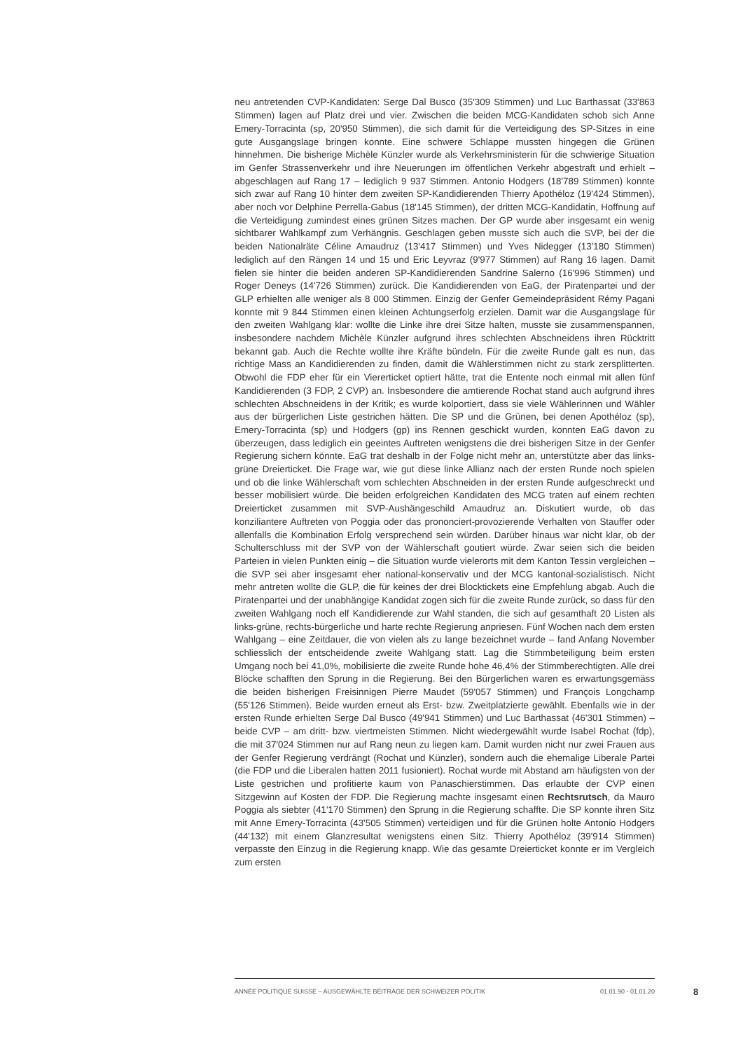neu antretenden CVP-Kandidaten: Serge Dal Busco (35'309 Stimmen) und Luc Barthassat (33'863 Stimmen) lagen auf Platz drei und vier. Zwischen die beiden MCG-Kandidaten schob sich Anne Emery-Torracinta (sp, 20'950 Stimmen), die sich damit für die Verteidigung des SP-Sitzes in eine gute Ausgangslage bringen konnte. Eine schwere Schlappe mussten hingegen die Grünen hinnehmen. Die bisherige Michèle Künzler wurde als Verkehrsministerin für die schwierige Situation im Genfer Strassenverkehr und ihre Neuerungen im öffentlichen Verkehr abgestraft und erhielt – abgeschlagen auf Rang 17 – lediglich 9 937 Stimmen. Antonio Hodgers (18'789 Stimmen) konnte sich zwar auf Rang 10 hinter dem zweiten SP-Kandidierenden Thierry Apothéloz (19'424 Stimmen), aber noch vor Delphine Perrella-Gabus (18'145 Stimmen), der dritten MCG-Kandidatin, Hoffnung auf die Verteidigung zumindest eines grünen Sitzes machen. Der GP wurde aber insgesamt ein wenig sichtbarer Wahlkampf zum Verhängnis. Geschlagen geben musste sich auch die SVP, bei der die beiden Nationalräte Céline Amaudruz (13'417 Stimmen) und Yves Nidegger (13'180 Stimmen) lediglich auf den Rängen 14 und 15 und Eric Leyvraz (9'977 Stimmen) auf Rang 16 lagen. Damit fielen sie hinter die beiden anderen SP-Kandidierenden Sandrine Salerno (16'996 Stimmen) und Roger Deneys (14'726 Stimmen) zurück. Die Kandidierenden von EaG, der Piratenpartei und der GLP erhielten alle weniger als 8 000 Stimmen. Einzig der Genfer Gemeindepräsident Rémy Pagani konnte mit 9 844 Stimmen einen kleinen Achtungserfolg erzielen. Damit war die Ausgangslage für den zweiten Wahlgang klar: wollte die Linke ihre drei Sitze halten, musste sie zusammenspannen, insbesondere nachdem Michèle Künzler aufgrund ihres schlechten Abschneidens ihren Rücktritt bekannt gab. Auch die Rechte wollte ihre Kräfte bündeln. Für die zweite Runde galt es nun, das richtige Mass an Kandidierenden zu finden, damit die Wählerstimmen nicht zu stark zersplitterten. Obwohl die FDP eher für ein Viererticket optiert hätte, trat die Entente noch einmal mit allen fünf Kandidierenden (3 FDP, 2 CVP) an. Insbesondere die amtierende Rochat stand auch aufgrund ihres schlechten Abschneidens in der Kritik; es wurde kolportiert, dass sie viele Wählerinnen und Wähler aus der bürgerlichen Liste gestrichen hätten. Die SP und die Grünen, bei denen Apothéloz (sp), Emery-Torracinta (sp) und Hodgers (gp) ins Rennen geschickt wurden, konnten EaG davon zu überzeugen, dass lediglich ein geeintes Auftreten wenigstens die drei bisherigen Sitze in der Genfer Regierung sichern könnte. EaG trat deshalb in der Folge nicht mehr an, unterstützte aber das links-grüne Dreierticket. Die Frage war, wie gut diese linke Allianz nach der ersten Runde noch spielen und ob die linke Wählerschaft vom schlechten Abschneiden in der ersten Runde aufgeschreckt und besser mobilisiert würde. Die beiden erfolgreichen Kandidaten des MCG traten auf einem rechten Dreierticket zusammen mit SVP-Aushängeschild Amaudruz an. Diskutiert wurde, ob das konziliantere Auftreten von Poggia oder das prononciert-provozierende Verhalten von Stauffer oder allenfalls die Kombination Erfolg versprechend sein würden. Darüber hinaus war nicht klar, ob der Schulterschluss mit der SVP von der Wählerschaft goutiert würde. Zwar seien sich die beiden Parteien in vielen Punkten einig – die Situation wurde vielerorts mit dem Kanton Tessin vergleichen – die SVP sei aber insgesamt eher national-konservativ und der MCG kantonal-sozialistisch. Nicht mehr antreten wollte die GLP, die für keines der drei Blocktickets eine Empfehlung abgab. Auch die Piratenpartei und der unabhängige Kandidat zogen sich für die zweite Runde zurück, so dass für den zweiten Wahlgang noch elf Kandidierende zur Wahl standen, die sich auf gesamthaft 20 Listen als links-grüne, rechts-bürgerliche und harte rechte Regierung anpriesen. Fünf Wochen nach dem ersten Wahlgang – eine Zeitdauer, die von vielen als zu lange bezeichnet wurde – fand Anfang November schliesslich der entscheidende zweite Wahlgang statt. Lag die Stimmbeteiligung beim ersten Umgang noch bei 41,0%, mobilisierte die zweite Runde hohe 46,4% der Stimmberechtigten. Alle drei Blöcke schafften den Sprung in die Regierung. Bei den Bürgerlichen waren es erwartungsgemäss die beiden bisherigen Freisinnigen Pierre Maudet (59'057 Stimmen) und François Longchamp (55'126 Stimmen). Beide wurden erneut als Erst- bzw. Zweitplatzierte gewählt. Ebenfalls wie in der ersten Runde erhielten Serge Dal Busco (49'941 Stimmen) und Luc Barthassat (46'301 Stimmen) – beide CVP – am dritt- bzw. viertmeisten Stimmen. Nicht wiedergewählt wurde Isabel Rochat (fdp), die mit 37'024 Stimmen nur auf Rang neun zu liegen kam. Damit wurden nicht nur zwei Frauen aus der Genfer Regierung verdrängt (Rochat und Künzler), sondern auch die ehemalige Liberale Partei (die FDP und die Liberalen hatten 2011 fusioniert). Rochat wurde mit Abstand am häufigsten von der Liste gestrichen und profitierte kaum von Panaschierstimmen. Das erlaubte der CVP einen Sitzgewinn auf Kosten der FDP. Die Regierung machte insgesamt einen Rechtsrutsch, da Mauro Poggia als siebter (41'170 Stimmen) den Sprung in die Regierung schaffte. Die SP konnte ihren Sitz mit Anne Emery-Torracinta (43'505 Stimmen) verteidigen und für die Grünen holte Antonio Hodgers (44'132) mit einem Glanzresultat wenigstens einen Sitz. Thierry Apothéloz (39'914 Stimmen) verpasste den Einzug in die Regierung knapp. Wie das gesamte Dreierticket konnte er im Vergleich zum ersten
ANNÉE POLITIQUE SUISSE – AUSGEWÄHLTE BEITRÄGE DER SCHWEIZER POLITIK 01.01.90 - 01.01.20 8